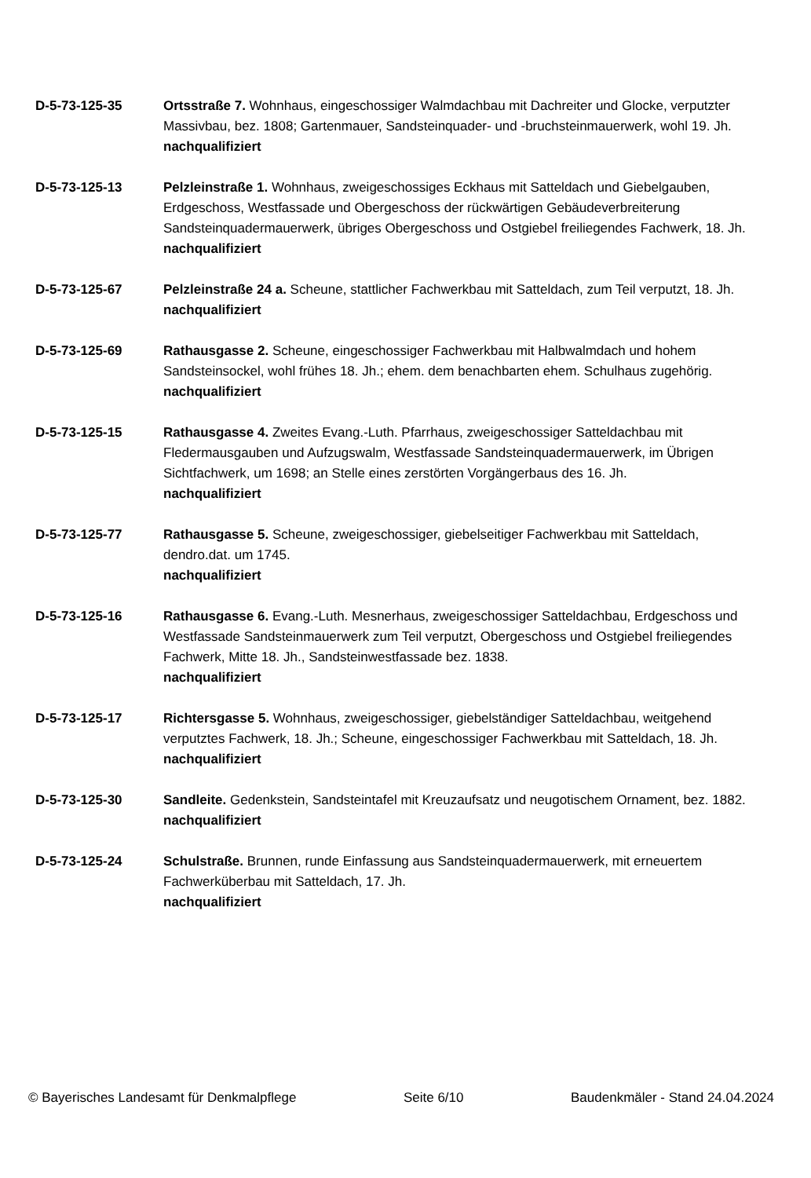D-5-73-125-35 Ortsstraße 7. Wohnhaus, eingeschossiger Walmdachbau mit Dachreiter und Glocke, verputzter Massivbau, bez. 1808; Gartenmauer, Sandsteinquader- und -bruchsteinmauerwerk, wohl 19. Jh.
nachqualifiziert
D-5-73-125-13 Pelzleinstraße 1. Wohnhaus, zweigeschossiges Eckhaus mit Satteldach und Giebelgauben, Erdgeschoss, Westfassade und Obergeschoss der rückwärtigen Gebäudeverbreiterung Sandsteinquadermauerwerk, übriges Obergeschoss und Ostgiebel freiliegendes Fachwerk, 18. Jh.
nachqualifiziert
D-5-73-125-67 Pelzleinstraße 24 a. Scheune, stattlicher Fachwerkbau mit Satteldach, zum Teil verputzt, 18. Jh.
nachqualifiziert
D-5-73-125-69 Rathausgasse 2. Scheune, eingeschossiger Fachwerkbau mit Halbwalmdach und hohem Sandsteinsockel, wohl frühes 18. Jh.; ehem. dem benachbarten ehem. Schulhaus zugehörig.
nachqualifiziert
D-5-73-125-15 Rathausgasse 4. Zweites Evang.-Luth. Pfarrhaus, zweigeschossiger Satteldachbau mit Fledermausgauben und Aufzugswalm, Westfassade Sandsteinquadermauerwerk, im Übrigen Sichtfachwerk, um 1698; an Stelle eines zerstörten Vorgängerbaus des 16. Jh.
nachqualifiziert
D-5-73-125-77 Rathausgasse 5. Scheune, zweigeschossiger, giebelseitiger Fachwerkbau mit Satteldach, dendro.dat. um 1745.
nachqualifiziert
D-5-73-125-16 Rathausgasse 6. Evang.-Luth. Mesnerhaus, zweigeschossiger Satteldachbau, Erdgeschoss und Westfassade Sandsteinmauerwerk zum Teil verputzt, Obergeschoss und Ostgiebel freiliegendes Fachwerk, Mitte 18. Jh., Sandsteinwestfassade bez. 1838.
nachqualifiziert
D-5-73-125-17 Richtersgasse 5. Wohnhaus, zweigeschossiger, giebelständiger Satteldachbau, weitgehend verputztes Fachwerk, 18. Jh.; Scheune, eingeschossiger Fachwerkbau mit Satteldach, 18. Jh.
nachqualifiziert
D-5-73-125-30 Sandleite. Gedenkstein, Sandsteintafel mit Kreuzaufsatz und neugotischem Ornament, bez. 1882.
nachqualifiziert
D-5-73-125-24 Schulstraße. Brunnen, runde Einfassung aus Sandsteinquadermauerwerk, mit erneuertem Fachwerküberbau mit Satteldach, 17. Jh.
nachqualifiziert
© Bayerisches Landesamt für Denkmalpflege Seite 6/10 Baudenkmäler - Stand 24.04.2024